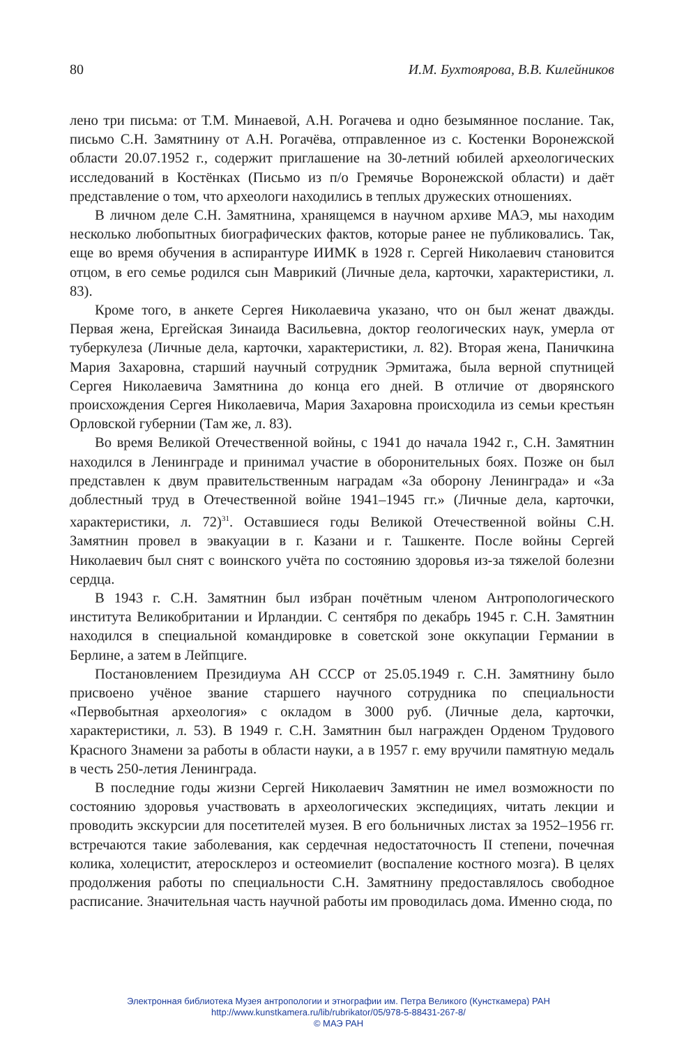80 И.М. Бухтоярова, В.В. Килейников
лено три письма: от Т.М. Минаевой, А.Н. Рогачева и одно безымянное послание. Так, письмо С.Н. Замятнину от А.Н. Рогачёва, отправленное из с. Костенки Воронежской области 20.07.1952 г., содержит приглашение на 30-летний юбилей археологических исследований в Костёнках (Письмо из п/о Гремячье Воронежской области) и даёт представление о том, что археологи находились в теплых дружеских отношениях.
В личном деле С.Н. Замятнина, хранящемся в научном архиве МАЭ, мы находим несколько любопытных биографических фактов, которые ранее не публиковались. Так, еще во время обучения в аспирантуре ИИМК в 1928 г. Сергей Николаевич становится отцом, в его семье родился сын Маврикий (Личные дела, карточки, характеристики, л. 83).
Кроме того, в анкете Сергея Николаевича указано, что он был женат дважды. Первая жена, Ергейская Зинаида Васильевна, доктор геологических наук, умерла от туберкулеза (Личные дела, карточки, характеристики, л. 82). Вторая жена, Паничкина Мария Захаровна, старший научный сотрудник Эрмитажа, была верной спутницей Сергея Николаевича Замятнина до конца его дней. В отличие от дворянского происхождения Сергея Николаевича, Мария Захаровна происходила из семьи крестьян Орловской губернии (Там же, л. 83).
Во время Великой Отечественной войны, с 1941 до начала 1942 г., С.Н. Замятнин находился в Ленинграде и принимал участие в оборонительных боях. Позже он был представлен к двум правительственным наградам «За оборону Ленинграда» и «За доблестный труд в Отечественной войне 1941–1945 гг.» (Личные дела, карточки, характеристики, л. 72)<sup>31</sup>. Оставшиеся годы Великой Отечественной войны С.Н. Замятнин провел в эвакуации в г. Казани и г. Ташкенте. После войны Сергей Николаевич был снят с воинского учёта по состоянию здоровья из-за тяжелой болезни сердца.
В 1943 г. С.Н. Замятнин был избран почётным членом Антропологического института Великобритании и Ирландии. С сентября по декабрь 1945 г. С.Н. Замятнин находился в специальной командировке в советской зоне оккупации Германии в Берлине, а затем в Лейпциге.
Постановлением Президиума АН СССР от 25.05.1949 г. С.Н. Замятнину было присвоено учёное звание старшего научного сотрудника по специальности «Первобытная археология» с окладом в 3000 руб. (Личные дела, карточки, характеристики, л. 53). В 1949 г. С.Н. Замятнин был награжден Орденом Трудового Красного Знамени за работы в области науки, а в 1957 г. ему вручили памятную медаль в честь 250-летия Ленинграда.
В последние годы жизни Сергей Николаевич Замятнин не имел возможности по состоянию здоровья участвовать в археологических экспедициях, читать лекции и проводить экскурсии для посетителей музея. В его больничных листах за 1952–1956 гг. встречаются такие заболевания, как сердечная недостаточность II степени, почечная колика, холецистит, атеросклероз и остеомиелит (воспаление костного мозга). В целях продолжения работы по специальности С.Н. Замятнину предоставлялось свободное расписание. Значительная часть научной работы им проводилась дома. Именно сюда, по
Электронная библиотека Музея антропологии и этнографии им. Петра Великого (Кунсткамера) РАН
http://www.kunstkamera.ru/lib/rubrikator/05/978-5-88431-267-8/
© МАЭ РАН